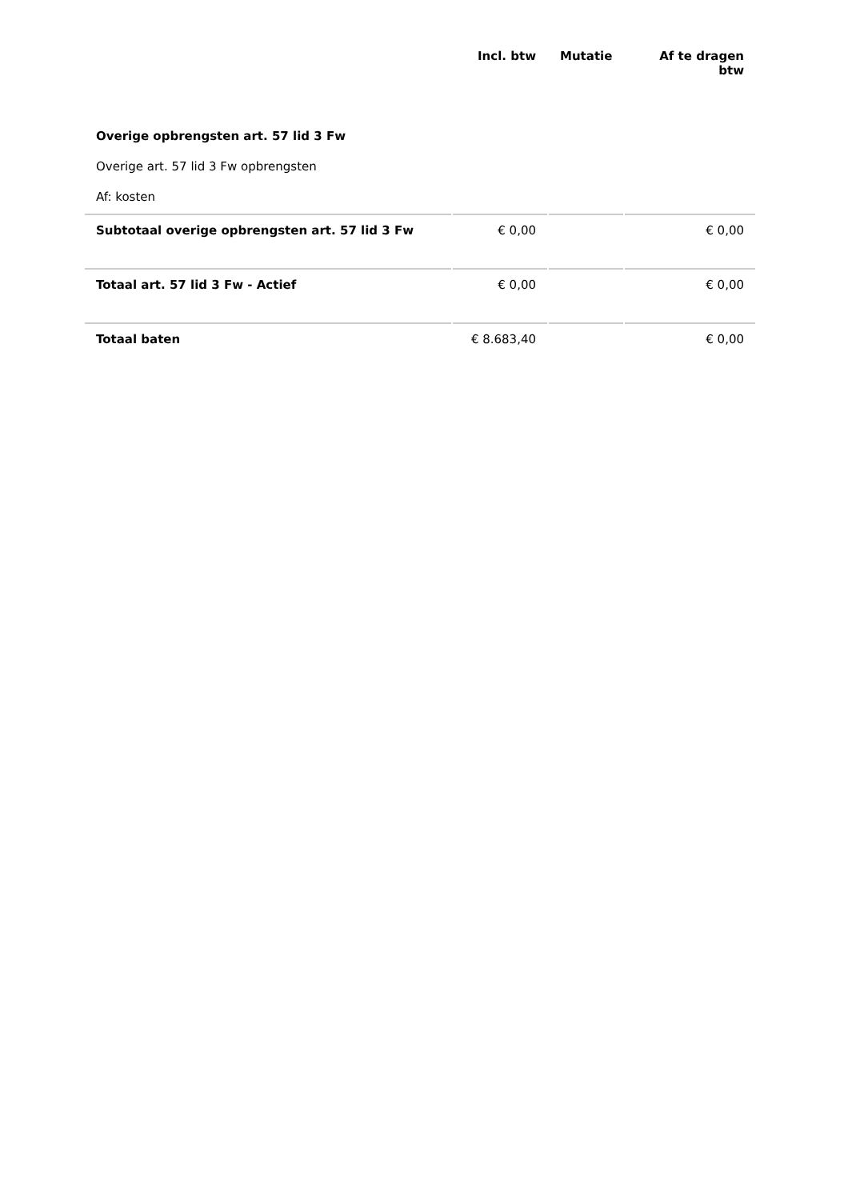| | Incl. btw | Mutatie | Af te dragen btw |
| --- | --- | --- | --- |
| Overige opbrengsten art. 57 lid 3 Fw | | | |
| Overige art. 57 lid 3 Fw opbrengsten | | | |
| Af: kosten | | | |
| Subtotaal overige opbrengsten art. 57 lid 3 Fw | € 0,00 | | € 0,00 |
| Totaal art. 57 lid 3 Fw - Actief | € 0,00 | | € 0,00 |
| Totaal baten | € 8.683,40 | | € 0,00 |